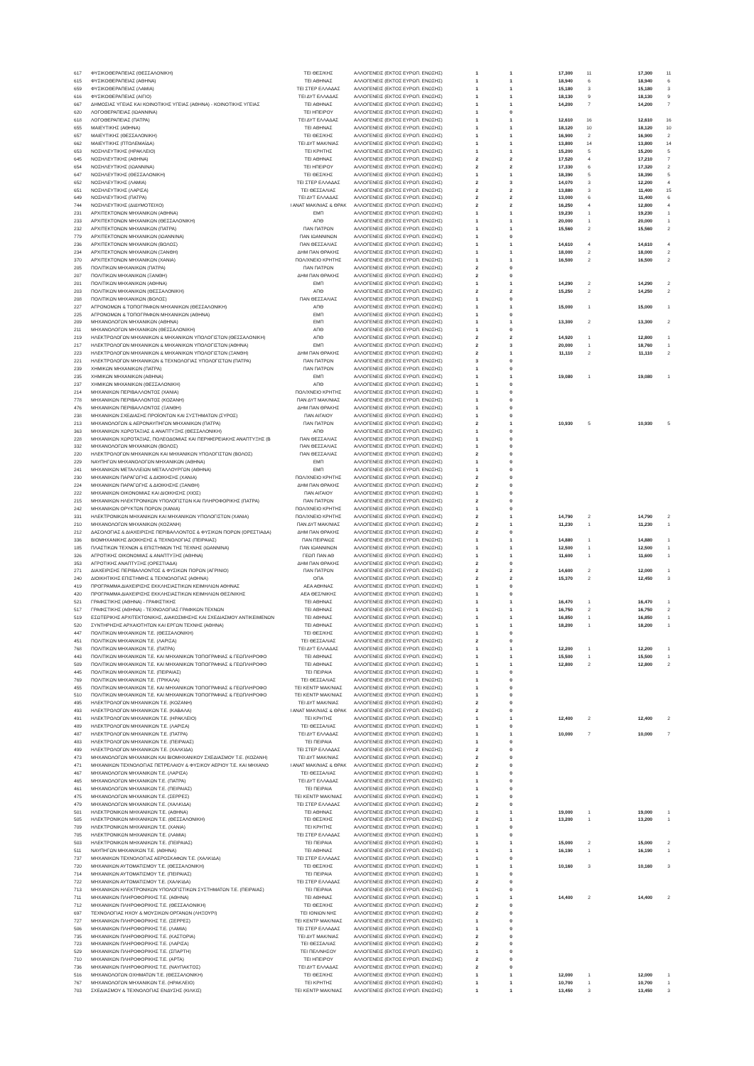| 617 | ΦΥΣΙΚΟΘΕΡΑΠΕΙΑΣ (ΘΕΣΣΑΛΟΝΙΚΗ) | ΤΕΙ ΘΕΣ/ΚΗΣ | ΑΛΛΟΓΕΝΕΙΣ (ΕΚΤΟΣ ΕΥΡΩΠ. ΕΝΩΣΗΣ) | 1 | 1 | 17,300 | 11 | 17,300 | 11 |
| 615 | ΦΥΣΙΚΟΘΕΡΑΠΕΙΑΣ (ΑΘΗΝΑ) | ΤΕΙ ΑΘΗΝΑΣ | ΑΛΛΟΓΕΝΕΙΣ (ΕΚΤΟΣ ΕΥΡΩΠ. ΕΝΩΣΗΣ) | 1 | 1 | 18,940 | 6 | 18,940 | 6 |
| 659 | ΦΥΣΙΚΟΘΕΡΑΠΕΙΑΣ (ΛΑΜΙΑ) | ΤΕΙ ΣΤΕΡ ΕΛΛΑΔΑΣ | ΑΛΛΟΓΕΝΕΙΣ (ΕΚΤΟΣ ΕΥΡΩΠ. ΕΝΩΣΗΣ) | 1 | 1 | 15,180 | 3 | 15,180 | 3 |
| 616 | ΦΥΣΙΚΟΘΕΡΑΠΕΙΑΣ (ΑΙΓΙΟ) | ΤΕΙ ΔΥΤ ΕΛΛΑΔΑΣ | ΑΛΛΟΓΕΝΕΙΣ (ΕΚΤΟΣ ΕΥΡΩΠ. ΕΝΩΣΗΣ) | 1 | 1 | 18,130 | 9 | 18,130 | 9 |
| 667 | ΔΗΜΟΣΙΑΣ ΥΓΕΙΑΣ ΚΑΙ ΚΟΙΝΟΤΙΚΗΣ ΥΓΕΙΑΣ (ΑΘΗΝΑ) - ΚΟΙΝΟΤΙΚΗΣ ΥΓΕΙΑΣ | ΤΕΙ ΑΘΗΝΑΣ | ΑΛΛΟΓΕΝΕΙΣ (ΕΚΤΟΣ ΕΥΡΩΠ. ΕΝΩΣΗΣ) | 1 | 1 | 14,200 | 7 | 14,200 | 7 |
| 620 | ΛΟΓΟΘΕΡΑΠΕΙΑΣ (ΙΩΑΝΝΙΝΑ) | ΤΕΙ ΗΠΕΙΡΟΥ | ΑΛΛΟΓΕΝΕΙΣ (ΕΚΤΟΣ ΕΥΡΩΠ. ΕΝΩΣΗΣ) | 1 | 0 | | | | |
| 618 | ΛΟΓΟΘΕΡΑΠΕΙΑΣ (ΠΑΤΡΑ) | ΤΕΙ ΔΥΤ ΕΛΛΑΔΑΣ | ΑΛΛΟΓΕΝΕΙΣ (ΕΚΤΟΣ ΕΥΡΩΠ. ΕΝΩΣΗΣ) | 1 | 1 | 12,610 | 16 | 12,610 | 16 |
| 655 | ΜΑΙΕΥΤΙΚΗΣ (ΑΘΗΝΑ) | ΤΕΙ ΑΘΗΝΑΣ | ΑΛΛΟΓΕΝΕΙΣ (ΕΚΤΟΣ ΕΥΡΩΠ. ΕΝΩΣΗΣ) | 1 | 1 | 18,120 | 10 | 18,120 | 10 |
| 657 | ΜΑΙΕΥΤΙΚΗΣ (ΘΕΣΣΑΛΟΝΙΚΗ) | ΤΕΙ ΘΕΣ/ΚΗΣ | ΑΛΛΟΓΕΝΕΙΣ (ΕΚΤΟΣ ΕΥΡΩΠ. ΕΝΩΣΗΣ) | 1 | 1 | 16,900 | 2 | 16,900 | 2 |
| 662 | ΜΑΙΕΥΤΙΚΗΣ (ΠΤΟΛΕΜΑΪΔΑ) | ΤΕΙ ΔΥΤ ΜΑΚ/ΝΙΑΣ | ΑΛΛΟΓΕΝΕΙΣ (ΕΚΤΟΣ ΕΥΡΩΠ. ΕΝΩΣΗΣ) | 1 | 1 | 13,800 | 14 | 13,800 | 14 |
| 653 | ΝΟΣΗΛΕΥΤΙΚΗΣ (ΗΡΑΚΛΕΙΟ) | ΤΕΙ ΚΡΗΤΗΣ | ΑΛΛΟΓΕΝΕΙΣ (ΕΚΤΟΣ ΕΥΡΩΠ. ΕΝΩΣΗΣ) | 1 | 1 | 15,200 | 5 | 15,200 | 5 |
| 645 | ΝΟΣΗΛΕΥΤΙΚΗΣ (ΑΘΗΝΑ) | ΤΕΙ ΑΘΗΝΑΣ | ΑΛΛΟΓΕΝΕΙΣ (ΕΚΤΟΣ ΕΥΡΩΠ. ΕΝΩΣΗΣ) | 2 | 2 | 17,520 | 4 | 17,210 | 7 |
| 654 | ΝΟΣΗΛΕΥΤΙΚΗΣ (ΙΩΑΝΝΙΝΑ) | ΤΕΙ ΗΠΕΙΡΟΥ | ΑΛΛΟΓΕΝΕΙΣ (ΕΚΤΟΣ ΕΥΡΩΠ. ΕΝΩΣΗΣ) | 2 | 2 | 17,330 | 6 | 17,320 | 2 |
| 647 | ΝΟΣΗΛΕΥΤΙΚΗΣ (ΘΕΣΣΑΛΟΝΙΚΗ) | ΤΕΙ ΘΕΣ/ΚΗΣ | ΑΛΛΟΓΕΝΕΙΣ (ΕΚΤΟΣ ΕΥΡΩΠ. ΕΝΩΣΗΣ) | 1 | 1 | 18,390 | 5 | 18,390 | 5 |
| 652 | ΝΟΣΗΛΕΥΤΙΚΗΣ (ΛΑΜΙΑ) | ΤΕΙ ΣΤΕΡ ΕΛΛΑΔΑΣ | ΑΛΛΟΓΕΝΕΙΣ (ΕΚΤΟΣ ΕΥΡΩΠ. ΕΝΩΣΗΣ) | 2 | 3 | 14,070 | 3 | 12,200 | 4 |
| 651 | ΝΟΣΗΛΕΥΤΙΚΗΣ (ΛΑΡΙΣΑ) | ΤΕΙ ΘΕΣΣΑΛΙΑΣ | ΑΛΛΟΓΕΝΕΙΣ (ΕΚΤΟΣ ΕΥΡΩΠ. ΕΝΩΣΗΣ) | 2 | 2 | 13,880 | 3 | 11,400 | 15 |
| 649 | ΝΟΣΗΛΕΥΤΙΚΗΣ (ΠΑΤΡΑ) | ΤΕΙ ΔΥΤ ΕΛΛΑΔΑΣ | ΑΛΛΟΓΕΝΕΙΣ (ΕΚΤΟΣ ΕΥΡΩΠ. ΕΝΩΣΗΣ) | 2 | 2 | 13,000 | 6 | 11,400 | 6 |
| 744 | ΝΟΣΗΛΕΥΤΙΚΗΣ (ΔΙΔΥΜΟΤΕΙΧΟ) | Ι ΑΝΑΤ ΜΑΚ/ΝΙΑΣ & ΘΡΑΚ | ΑΛΛΟΓΕΝΕΙΣ (ΕΚΤΟΣ ΕΥΡΩΠ. ΕΝΩΣΗΣ) | 2 | 2 | 16,250 | 4 | 12,800 | 4 |
| 231 | ΑΡΧΙΤΕΚΤΟΝΩΝ ΜΗΧΑΝΙΚΩΝ (ΑΘΗΝΑ) | ΕΜΠ | ΑΛΛΟΓΕΝΕΙΣ (ΕΚΤΟΣ ΕΥΡΩΠ. ΕΝΩΣΗΣ) | 1 | 1 | 19,230 | 1 | 19,230 | 1 |
| 233 | ΑΡΧΙΤΕΚΤΟΝΩΝ ΜΗΧΑΝΙΚΩΝ (ΘΕΣΣΑΛΟΝΙΚΗ) | ΑΠΘ | ΑΛΛΟΓΕΝΕΙΣ (ΕΚΤΟΣ ΕΥΡΩΠ. ΕΝΩΣΗΣ) | 1 | 1 | 20,000 | 1 | 20,000 | 1 |
| 232 | ΑΡΧΙΤΕΚΤΟΝΩΝ ΜΗΧΑΝΙΚΩΝ (ΠΑΤΡΑ) | ΠΑΝ ΠΑΤΡΩΝ | ΑΛΛΟΓΕΝΕΙΣ (ΕΚΤΟΣ ΕΥΡΩΠ. ΕΝΩΣΗΣ) | 1 | 1 | 15,560 | 2 | 15,560 | 2 |
| 779 | ΑΡΧΙΤΕΚΤΟΝΩΝ ΜΗΧΑΝΙΚΩΝ (ΙΩΑΝΝΙΝΑ) | ΠΑΝ ΙΩΑΝΝΙΝΩΝ | ΑΛΛΟΓΕΝΕΙΣ (ΕΚΤΟΣ ΕΥΡΩΠ. ΕΝΩΣΗΣ) | 1 | 0 | | | | |
| 236 | ΑΡΧΙΤΕΚΤΟΝΩΝ ΜΗΧΑΝΙΚΩΝ (ΒΟΛΟΣ) | ΠΑΝ ΘΕΣΣΑΛΙΑΣ | ΑΛΛΟΓΕΝΕΙΣ (ΕΚΤΟΣ ΕΥΡΩΠ. ΕΝΩΣΗΣ) | 1 | 1 | 14,610 | 4 | 14,610 | 4 |
| 234 | ΑΡΧΙΤΕΚΤΟΝΩΝ ΜΗΧΑΝΙΚΩΝ (ΞΑΝΘΗ) | ΔΗΜ ΠΑΝ ΘΡΑΚΗΣ | ΑΛΛΟΓΕΝΕΙΣ (ΕΚΤΟΣ ΕΥΡΩΠ. ΕΝΩΣΗΣ) | 1 | 1 | 18,000 | 2 | 18,000 | 2 |
| 370 | ΑΡΧΙΤΕΚΤΟΝΩΝ ΜΗΧΑΝΙΚΩΝ (ΧΑΝΙΑ) | ΠΟΛ/ΧΝΕΙΟ ΚΡΗΤΗΣ | ΑΛΛΟΓΕΝΕΙΣ (ΕΚΤΟΣ ΕΥΡΩΠ. ΕΝΩΣΗΣ) | 1 | 1 | 16,500 | 2 | 16,500 | 2 |
| 205 | ΠΟΛΙΤΙΚΩΝ ΜΗΧΑΝΙΚΩΝ (ΠΑΤΡΑ) | ΠΑΝ ΠΑΤΡΩΝ | ΑΛΛΟΓΕΝΕΙΣ (ΕΚΤΟΣ ΕΥΡΩΠ. ΕΝΩΣΗΣ) | 2 | 0 | | | | |
| 207 | ΠΟΛΙΤΙΚΩΝ ΜΗΧΑΝΙΚΩΝ (ΞΑΝΘΗ) | ΔΗΜ ΠΑΝ ΘΡΑΚΗΣ | ΑΛΛΟΓΕΝΕΙΣ (ΕΚΤΟΣ ΕΥΡΩΠ. ΕΝΩΣΗΣ) | 2 | 0 | | | | |
| 201 | ΠΟΛΙΤΙΚΩΝ ΜΗΧΑΝΙΚΩΝ (ΑΘΗΝΑ) | ΕΜΠ | ΑΛΛΟΓΕΝΕΙΣ (ΕΚΤΟΣ ΕΥΡΩΠ. ΕΝΩΣΗΣ) | 1 | 1 | 14,290 | 2 | 14,290 | 2 |
| 203 | ΠΟΛΙΤΙΚΩΝ ΜΗΧΑΝΙΚΩΝ (ΘΕΣΣΑΛΟΝΙΚΗ) | ΑΠΘ | ΑΛΛΟΓΕΝΕΙΣ (ΕΚΤΟΣ ΕΥΡΩΠ. ΕΝΩΣΗΣ) | 2 | 2 | 15,250 | 2 | 14,250 | 2 |
| 208 | ΠΟΛΙΤΙΚΩΝ ΜΗΧΑΝΙΚΩΝ (ΒΟΛΟΣ) | ΠΑΝ ΘΕΣΣΑΛΙΑΣ | ΑΛΛΟΓΕΝΕΙΣ (ΕΚΤΟΣ ΕΥΡΩΠ. ΕΝΩΣΗΣ) | 1 | 0 | | | | |
| 227 | ΑΓΡΟΝΟΜΩΝ & ΤΟΠΟΓΡΑΦΩΝ ΜΗΧΑΝΙΚΩΝ (ΘΕΣΣΑΛΟΝΙΚΗ) | ΑΠΘ | ΑΛΛΟΓΕΝΕΙΣ (ΕΚΤΟΣ ΕΥΡΩΠ. ΕΝΩΣΗΣ) | 1 | 1 | 15,000 | 1 | 15,000 | 1 |
| 225 | ΑΓΡΟΝΟΜΩΝ & ΤΟΠΟΓΡΑΦΩΝ ΜΗΧΑΝΙΚΩΝ (ΑΘΗΝΑ) | ΕΜΠ | ΑΛΛΟΓΕΝΕΙΣ (ΕΚΤΟΣ ΕΥΡΩΠ. ΕΝΩΣΗΣ) | 1 | 0 | | | | |
| 209 | ΜΗΧΑΝΟΛΟΓΩΝ ΜΗΧΑΝΙΚΩΝ (ΑΘΗΝΑ) | ΕΜΠ | ΑΛΛΟΓΕΝΕΙΣ (ΕΚΤΟΣ ΕΥΡΩΠ. ΕΝΩΣΗΣ) | 1 | 1 | 13,300 | 2 | 13,300 | 2 |
| 211 | ΜΗΧΑΝΟΛΟΓΩΝ ΜΗΧΑΝΙΚΩΝ (ΘΕΣΣΑΛΟΝΙΚΗ) | ΑΠΘ | ΑΛΛΟΓΕΝΕΙΣ (ΕΚΤΟΣ ΕΥΡΩΠ. ΕΝΩΣΗΣ) | 1 | 0 | | | | |
| 219 | ΗΛΕΚΤΡΟΛΟΓΩΝ ΜΗΧΑΝΙΚΩΝ & ΜΗΧΑΝΙΚΩΝ ΥΠΟΛΟΓΙΣΤΩΝ (ΘΕΣΣΑΛΟΝΙΚΗ) | ΑΠΘ | ΑΛΛΟΓΕΝΕΙΣ (ΕΚΤΟΣ ΕΥΡΩΠ. ΕΝΩΣΗΣ) | 2 | 2 | 14,920 | 1 | 12,800 | 1 |
| 217 | ΗΛΕΚΤΡΟΛΟΓΩΝ ΜΗΧΑΝΙΚΩΝ & ΜΗΧΑΝΙΚΩΝ ΥΠΟΛΟΓΙΣΤΩΝ (ΑΘΗΝΑ) | ΕΜΠ | ΑΛΛΟΓΕΝΕΙΣ (ΕΚΤΟΣ ΕΥΡΩΠ. ΕΝΩΣΗΣ) | 2 | 3 | 20,000 | 1 | 18,760 | 1 |
| 223 | ΗΛΕΚΤΡΟΛΟΓΩΝ ΜΗΧΑΝΙΚΩΝ & ΜΗΧΑΝΙΚΩΝ ΥΠΟΛΟΓΙΣΤΩΝ (ΞΑΝΘΗ) | ΔΗΜ ΠΑΝ ΘΡΑΚΗΣ | ΑΛΛΟΓΕΝΕΙΣ (ΕΚΤΟΣ ΕΥΡΩΠ. ΕΝΩΣΗΣ) | 2 | 1 | 11,110 | 2 | 11,110 | 2 |
| 221 | ΗΛΕΚΤΡΟΛΟΓΩΝ ΜΗΧΑΝΙΚΩΝ & ΤΕΧΝΟΛΟΓΙΑΣ ΥΠΟΛΟΓΙΣΤΩΝ (ΠΑΤΡΑ) | ΠΑΝ ΠΑΤΡΩΝ | ΑΛΛΟΓΕΝΕΙΣ (ΕΚΤΟΣ ΕΥΡΩΠ. ΕΝΩΣΗΣ) | 3 | 0 | | | | |
| 239 | ΧΗΜΙΚΩΝ ΜΗΧΑΝΙΚΩΝ (ΠΑΤΡΑ) | ΠΑΝ ΠΑΤΡΩΝ | ΑΛΛΟΓΕΝΕΙΣ (ΕΚΤΟΣ ΕΥΡΩΠ. ΕΝΩΣΗΣ) | 1 | 0 | | | | |
| 235 | ΧΗΜΙΚΩΝ ΜΗΧΑΝΙΚΩΝ (ΑΘΗΝΑ) | ΕΜΠ | ΑΛΛΟΓΕΝΕΙΣ (ΕΚΤΟΣ ΕΥΡΩΠ. ΕΝΩΣΗΣ) | 1 | 1 | 19,080 | 1 | 19,080 | 1 |
| 237 | ΧΗΜΙΚΩΝ ΜΗΧΑΝΙΚΩΝ (ΘΕΣΣΑΛΟΝΙΚΗ) | ΑΠΘ | ΑΛΛΟΓΕΝΕΙΣ (ΕΚΤΟΣ ΕΥΡΩΠ. ΕΝΩΣΗΣ) | 1 | 0 | | | | |
| 214 | ΜΗΧΑΝΙΚΩΝ ΠΕΡΙΒΑΛΛΟΝΤΟΣ (ΧΑΝΙΑ) | ΠΟΛ/ΧΝΕΙΟ ΚΡΗΤΗΣ | ΑΛΛΟΓΕΝΕΙΣ (ΕΚΤΟΣ ΕΥΡΩΠ. ΕΝΩΣΗΣ) | 1 | 0 | | | | |
| 778 | ΜΗΧΑΝΙΚΩΝ ΠΕΡΙΒΑΛΛΟΝΤΟΣ (ΚΟΖΑΝΗ) | ΠΑΝ ΔΥΤ ΜΑΚ/ΝΙΑΣ | ΑΛΛΟΓΕΝΕΙΣ (ΕΚΤΟΣ ΕΥΡΩΠ. ΕΝΩΣΗΣ) | 1 | 0 | | | | |
| 476 | ΜΗΧΑΝΙΚΩΝ ΠΕΡΙΒΑΛΛΟΝΤΟΣ (ΞΑΝΘΗ) | ΔΗΜ ΠΑΝ ΘΡΑΚΗΣ | ΑΛΛΟΓΕΝΕΙΣ (ΕΚΤΟΣ ΕΥΡΩΠ. ΕΝΩΣΗΣ) | 1 | 0 | | | | |
| 238 | ΜΗΧΑΝΙΚΩΝ ΣΧΕΔΙΑΣΗΣ ΠΡΟΪΟΝΤΩΝ ΚΑΙ ΣΥΣΤΗΜΑΤΩΝ (ΣΥΡΟΣ) | ΠΑΝ ΑΙΓΑΙΟΥ | ΑΛΛΟΓΕΝΕΙΣ (ΕΚΤΟΣ ΕΥΡΩΠ. ΕΝΩΣΗΣ) | 1 | 0 | | | | |
| 213 | ΜΗΧΑΝΟΛΟΓΩΝ & ΑΕΡΟΝΑΥΠΗΓΩΝ ΜΗΧΑΝΙΚΩΝ (ΠΑΤΡΑ) | ΠΑΝ ΠΑΤΡΩΝ | ΑΛΛΟΓΕΝΕΙΣ (ΕΚΤΟΣ ΕΥΡΩΠ. ΕΝΩΣΗΣ) | 2 | 1 | 10,930 | 5 | 10,930 | 5 |
| 363 | ΜΗΧΑΝΙΚΩΝ ΧΩΡΟΤΑΞΙΑΣ & ΑΝΑΠΤΥΞΗΣ (ΘΕΣΣΑΛΟΝΙΚΗ) | ΑΠΘ | ΑΛΛΟΓΕΝΕΙΣ (ΕΚΤΟΣ ΕΥΡΩΠ. ΕΝΩΣΗΣ) | 1 | 0 | | | | |
| 228 | ΜΗΧΑΝΙΚΩΝ ΧΩΡΟΤΑΞΙΑΣ, ΠΟΛΕΟΔΟΜΙΑΣ ΚΑΙ ΠΕΡΙΦΕΡΕΙΑΚΗΣ ΑΝΑΠΤΥΞΗΣ (Β | ΠΑΝ ΘΕΣΣΑΛΙΑΣ | ΑΛΛΟΓΕΝΕΙΣ (ΕΚΤΟΣ ΕΥΡΩΠ. ΕΝΩΣΗΣ) | 1 | 0 | | | | |
| 332 | ΜΗΧΑΝΟΛΟΓΩΝ ΜΗΧΑΝΙΚΩΝ (ΒΟΛΟΣ) | ΠΑΝ ΘΕΣΣΑΛΙΑΣ | ΑΛΛΟΓΕΝΕΙΣ (ΕΚΤΟΣ ΕΥΡΩΠ. ΕΝΩΣΗΣ) | 1 | 0 | | | | |
| 220 | ΗΛΕΚΤΡΟΛΟΓΩΝ ΜΗΧΑΝΙΚΩΝ ΚΑΙ ΜΗΧΑΝΙΚΩΝ ΥΠΟΛΟΓΙΣΤΩΝ (ΒΟΛΟΣ) | ΠΑΝ ΘΕΣΣΑΛΙΑΣ | ΑΛΛΟΓΕΝΕΙΣ (ΕΚΤΟΣ ΕΥΡΩΠ. ΕΝΩΣΗΣ) | 2 | 0 | | | | |
| 229 | ΝΑΥΠΗΓΩΝ ΜΗΧΑΝΟΛΟΓΩΝ ΜΗΧΑΝΙΚΩΝ (ΑΘΗΝΑ) | ΕΜΠ | ΑΛΛΟΓΕΝΕΙΣ (ΕΚΤΟΣ ΕΥΡΩΠ. ΕΝΩΣΗΣ) | 1 | 0 | | | | |
| 241 | ΜΗΧΑΝΙΚΩΝ ΜΕΤΑΛΛΕΙΩΝ ΜΕΤΑΛΛΟΥΡΓΩΝ (ΑΘΗΝΑ) | ΕΜΠ | ΑΛΛΟΓΕΝΕΙΣ (ΕΚΤΟΣ ΕΥΡΩΠ. ΕΝΩΣΗΣ) | 1 | 0 | | | | |
| 230 | ΜΗΧΑΝΙΚΩΝ ΠΑΡΑΓΩΓΗΣ & ΔΙΟΙΚΗΣΗΣ (ΧΑΝΙΑ) | ΠΟΛ/ΧΝΕΙΟ ΚΡΗΤΗΣ | ΑΛΛΟΓΕΝΕΙΣ (ΕΚΤΟΣ ΕΥΡΩΠ. ΕΝΩΣΗΣ) | 2 | 0 | | | | |
| 224 | ΜΗΧΑΝΙΚΩΝ ΠΑΡΑΓΩΓΗΣ & ΔΙΟΙΚΗΣΗΣ (ΞΑΝΘΗ) | ΔΗΜ ΠΑΝ ΘΡΑΚΗΣ | ΑΛΛΟΓΕΝΕΙΣ (ΕΚΤΟΣ ΕΥΡΩΠ. ΕΝΩΣΗΣ) | 2 | 0 | | | | |
| 222 | ΜΗΧΑΝΙΚΩΝ ΟΙΚΟΝΟΜΙΑΣ ΚΑΙ ΔΙΟΙΚΗΣΗΣ (ΧΙΟΣ) | ΠΑΝ ΑΙΓΑΙΟΥ | ΑΛΛΟΓΕΝΕΙΣ (ΕΚΤΟΣ ΕΥΡΩΠ. ΕΝΩΣΗΣ) | 1 | 0 | | | | |
| 215 | ΜΗΧΑΝΙΚΩΝ ΗΛΕΚΤΡΟΝΙΚΩΝ ΥΠΟΛΟΓΙΣΤΩΝ ΚΑΙ ΠΛΗΡΟΦΟΡΙΚΗΣ (ΠΑΤΡΑ) | ΠΑΝ ΠΑΤΡΩΝ | ΑΛΛΟΓΕΝΕΙΣ (ΕΚΤΟΣ ΕΥΡΩΠ. ΕΝΩΣΗΣ) | 2 | 0 | | | | |
| 242 | ΜΗΧΑΝΙΚΩΝ ΟΡΥΚΤΩΝ ΠΟΡΩΝ (ΧΑΝΙΑ) | ΠΟΛ/ΧΝΕΙΟ ΚΡΗΤΗΣ | ΑΛΛΟΓΕΝΕΙΣ (ΕΚΤΟΣ ΕΥΡΩΠ. ΕΝΩΣΗΣ) | 1 | 0 | | | | |
| 331 | ΗΛΕΚΤΡΟΝΙΚΩΝ ΜΗΧΑΝΙΚΩΝ ΚΑΙ ΜΗΧΑΝΙΚΩΝ ΥΠΟΛΟΓΙΣΤΩΝ (ΧΑΝΙΑ) | ΠΟΛ/ΧΝΕΙΟ ΚΡΗΤΗΣ | ΑΛΛΟΓΕΝΕΙΣ (ΕΚΤΟΣ ΕΥΡΩΠ. ΕΝΩΣΗΣ) | 2 | 1 | 14,790 | 2 | 14,790 | 2 |
| 210 | ΜΗΧΑΝΟΛΟΓΩΝ ΜΗΧΑΝΙΚΩΝ (ΚΟΖΑΝΗ) | ΠΑΝ ΔΥΤ ΜΑΚ/ΝΙΑΣ | ΑΛΛΟΓΕΝΕΙΣ (ΕΚΤΟΣ ΕΥΡΩΠ. ΕΝΩΣΗΣ) | 2 | 1 | 11,230 | 1 | 11,230 | 1 |
| 212 | ΔΑΣΟΛΟΓΙΑΣ & ΔΙΑΧΕΙΡΙΣΗΣ ΠΕΡΙΒΑΛΛΟΝΤΟΣ & ΦΥΣΙΚΩΝ ΠΟΡΩΝ (ΟΡΕΣΤΙΑΔΑ) | ΔΗΜ ΠΑΝ ΘΡΑΚΗΣ | ΑΛΛΟΓΕΝΕΙΣ (ΕΚΤΟΣ ΕΥΡΩΠ. ΕΝΩΣΗΣ) | 2 | 0 | | | | |
| 336 | ΒΙΟΜΗΧΑΝΙΚΗΣ ΔΙΟΙΚΗΣΗΣ & ΤΕΧΝΟΛΟΓΙΑΣ (ΠΕΙΡΑΙΑΣ) | ΠΑΝ ΠΕΙΡΑΙΩΣ | ΑΛΛΟΓΕΝΕΙΣ (ΕΚΤΟΣ ΕΥΡΩΠ. ΕΝΩΣΗΣ) | 1 | 1 | 14,880 | 1 | 14,880 | 1 |
| 185 | ΠΛΑΣΤΙΚΩΝ ΤΕΧΝΩΝ & ΕΠΙΣΤΗΜΩΝ ΤΗΣ ΤΕΧΝΗΣ (ΙΩΑΝΝΙΝΑ) | ΠΑΝ ΙΩΑΝΝΙΝΩΝ | ΑΛΛΟΓΕΝΕΙΣ (ΕΚΤΟΣ ΕΥΡΩΠ. ΕΝΩΣΗΣ) | 1 | 1 | 12,500 | 1 | 12,500 | 1 |
| 326 | ΑΓΡΟΤΙΚΗΣ ΟΙΚΟΝΟΜΙΑΣ & ΑΝΑΠΤΥΞΗΣ (ΑΘΗΝΑ) | ΓΕΩΠ ΠΑΝ ΑΘ | ΑΛΛΟΓΕΝΕΙΣ (ΕΚΤΟΣ ΕΥΡΩΠ. ΕΝΩΣΗΣ) | 1 | 1 | 11,600 | 1 | 11,600 | 1 |
| 353 | ΑΓΡΟΤΙΚΗΣ ΑΝΑΠΤΥΞΗΣ (ΟΡΕΣΤΙΑΔΑ) | ΔΗΜ ΠΑΝ ΘΡΑΚΗΣ | ΑΛΛΟΓΕΝΕΙΣ (ΕΚΤΟΣ ΕΥΡΩΠ. ΕΝΩΣΗΣ) | 2 | 0 | | | | |
| 271 | ΔΙΑΧΕΙΡΙΣΗΣ ΠΕΡΙΒΑΛΛΟΝΤΟΣ & ΦΥΣΙΚΩΝ ΠΟΡΩΝ (ΑΓΡΙΝΙΟ) | ΠΑΝ ΠΑΤΡΩΝ | ΑΛΛΟΓΕΝΕΙΣ (ΕΚΤΟΣ ΕΥΡΩΠ. ΕΝΩΣΗΣ) | 2 | 2 | 14,600 | 2 | 12,000 | 1 |
| 240 | ΔΙΟΙΚΗΤΙΚΗΣ ΕΠΙΣΤΗΜΗΣ & ΤΕΧΝΟΛΟΓΙΑΣ (ΑΘΗΝΑ) | ΟΠΑ | ΑΛΛΟΓΕΝΕΙΣ (ΕΚΤΟΣ ΕΥΡΩΠ. ΕΝΩΣΗΣ) | 2 | 2 | 15,370 | 2 | 12,450 | 3 |
| 419 | ΠΡΟΓΡΑΜΜΑ ΔΙΑΧΕΙΡΙΣΗΣ ΕΚΚΛΗΣΙΑΣΤΙΚΩΝ ΚΕΙΜΗΛΙΩΝ ΑΘΗΝΑΣ | ΑΕΑ ΑΘΗΝΑΣ | ΑΛΛΟΓΕΝΕΙΣ (ΕΚΤΟΣ ΕΥΡΩΠ. ΕΝΩΣΗΣ) | 1 | 0 | | | | |
| 420 | ΠΡΟΓΡΑΜΜΑ ΔΙΑΧΕΙΡΙΣΗΣ ΕΚΚΛΗΣΙΑΣΤΙΚΩΝ ΚΕΙΜΗΛΙΩΝ ΘΕΣ/ΝΙΚΗΣ | ΑΕΑ ΘΕΣ/ΝΙΚΗΣ | ΑΛΛΟΓΕΝΕΙΣ (ΕΚΤΟΣ ΕΥΡΩΠ. ΕΝΩΣΗΣ) | 1 | 0 | | | | |
| 521 | ΓΡΑΦΙΣΤΙΚΗΣ (ΑΘΗΝΑ) - ΓΡΑΦΙΣΤΙΚΗΣ | ΤΕΙ ΑΘΗΝΑΣ | ΑΛΛΟΓΕΝΕΙΣ (ΕΚΤΟΣ ΕΥΡΩΠ. ΕΝΩΣΗΣ) | 1 | 1 | 16,470 | 1 | 16,470 | 1 |
| 517 | ΓΡΑΦΙΣΤΙΚΗΣ (ΑΘΗΝΑ) - ΤΕΧΝΟΛΟΓΙΑΣ ΓΡΑΦΙΚΩΝ ΤΕΧΝΩΝ | ΤΕΙ ΑΘΗΝΑΣ | ΑΛΛΟΓΕΝΕΙΣ (ΕΚΤΟΣ ΕΥΡΩΠ. ΕΝΩΣΗΣ) | 1 | 1 | 16,750 | 2 | 16,750 | 2 |
| 519 | ΕΣΩΤΕΡΙΚΗΣ ΑΡΧΙΤΕΚΤΟΝΙΚΗΣ, ΔΙΑΚΟΣΜΗΣΗΣ ΚΑΙ ΣΧΕΔΙΑΣΜΟΥ ΑΝΤΙΚΕΙΜΕΝΩΝ | ΤΕΙ ΑΘΗΝΑΣ | ΑΛΛΟΓΕΝΕΙΣ (ΕΚΤΟΣ ΕΥΡΩΠ. ΕΝΩΣΗΣ) | 1 | 1 | 16,850 | 1 | 16,850 | 1 |
| 520 | ΣΥΝΤΗΡΗΣΗΣ ΑΡΧΑΙΟΤΗΤΩΝ ΚΑΙ ΕΡΓΩΝ ΤΕΧΝΗΣ (ΑΘΗΝΑ) | ΤΕΙ ΑΘΗΝΑΣ | ΑΛΛΟΓΕΝΕΙΣ (ΕΚΤΟΣ ΕΥΡΩΠ. ΕΝΩΣΗΣ) | 1 | 1 | 18,200 | 1 | 18,200 | 1 |
| 447 | ΠΟΛΙΤΙΚΩΝ ΜΗΧΑΝΙΚΩΝ Τ.Ε. (ΘΕΣΣΑΛΟΝΙΚΗ) | ΤΕΙ ΘΕΣ/ΚΗΣ | ΑΛΛΟΓΕΝΕΙΣ (ΕΚΤΟΣ ΕΥΡΩΠ. ΕΝΩΣΗΣ) | 1 | 0 | | | | |
| 451 | ΠΟΛΙΤΙΚΩΝ ΜΗΧΑΝΙΚΩΝ Τ.Ε. (ΛΑΡΙΣΑ) | ΤΕΙ ΘΕΣΣΑΛΙΑΣ | ΑΛΛΟΓΕΝΕΙΣ (ΕΚΤΟΣ ΕΥΡΩΠ. ΕΝΩΣΗΣ) | 2 | 0 | | | | |
| 768 | ΠΟΛΙΤΙΚΩΝ ΜΗΧΑΝΙΚΩΝ Τ.Ε. (ΠΑΤΡΑ) | ΤΕΙ ΔΥΤ ΕΛΛΑΔΑΣ | ΑΛΛΟΓΕΝΕΙΣ (ΕΚΤΟΣ ΕΥΡΩΠ. ΕΝΩΣΗΣ) | 1 | 1 | 12,200 | 1 | 12,200 | 1 |
| 443 | ΠΟΛΙΤΙΚΩΝ ΜΗΧΑΝΙΚΩΝ Τ.Ε. ΚΑΙ ΜΗΧΑΝΙΚΩΝ ΤΟΠΟΓΡΑΦΙΑΣ & ΓΕΩΠΛΗΡΟΦΟ | ΤΕΙ ΑΘΗΝΑΣ | ΑΛΛΟΓΕΝΕΙΣ (ΕΚΤΟΣ ΕΥΡΩΠ. ΕΝΩΣΗΣ) | 1 | 1 | 15,500 | 1 | 15,500 | 1 |
| 509 | ΠΟΛΙΤΙΚΩΝ ΜΗΧΑΝΙΚΩΝ Τ.Ε. ΚΑΙ ΜΗΧΑΝΙΚΩΝ ΤΟΠΟΓΡΑΦΙΑΣ & ΓΕΩΠΛΗΡΟΦΟ | ΤΕΙ ΑΘΗΝΑΣ | ΑΛΛΟΓΕΝΕΙΣ (ΕΚΤΟΣ ΕΥΡΩΠ. ΕΝΩΣΗΣ) | 1 | 1 | 12,800 | 2 | 12,800 | 2 |
| 445 | ΠΟΛΙΤΙΚΩΝ ΜΗΧΑΝΙΚΩΝ Τ.Ε. (ΠΕΙΡΑΙΑΣ) | ΤΕΙ ΠΕΙΡΑΙΑ | ΑΛΛΟΓΕΝΕΙΣ (ΕΚΤΟΣ ΕΥΡΩΠ. ΕΝΩΣΗΣ) | 1 | 0 | | | | |
| 769 | ΠΟΛΙΤΙΚΩΝ ΜΗΧΑΝΙΚΩΝ Τ.Ε. (ΤΡΙΚΑΛΑ) | ΤΕΙ ΘΕΣΣΑΛΙΑΣ | ΑΛΛΟΓΕΝΕΙΣ (ΕΚΤΟΣ ΕΥΡΩΠ. ΕΝΩΣΗΣ) | 1 | 0 | | | | |
| 455 | ΠΟΛΙΤΙΚΩΝ ΜΗΧΑΝΙΚΩΝ Τ.Ε. ΚΑΙ ΜΗΧΑΝΙΚΩΝ ΤΟΠΟΓΡΑΦΙΑΣ & ΓΕΩΠΛΗΡΟΦΟ | ΤΕΙ ΚΕΝΤΡ ΜΑΚ/ΝΙΑΣ | ΑΛΛΟΓΕΝΕΙΣ (ΕΚΤΟΣ ΕΥΡΩΠ. ΕΝΩΣΗΣ) | 1 | 0 | | | | |
| 510 | ΠΟΛΙΤΙΚΩΝ ΜΗΧΑΝΙΚΩΝ Τ.Ε. ΚΑΙ ΜΗΧΑΝΙΚΩΝ ΤΟΠΟΓΡΑΦΙΑΣ & ΓΕΩΠΛΗΡΟΦΟ | ΤΕΙ ΚΕΝΤΡ ΜΑΚ/ΝΙΑΣ | ΑΛΛΟΓΕΝΕΙΣ (ΕΚΤΟΣ ΕΥΡΩΠ. ΕΝΩΣΗΣ) | 1 | 0 | | | | |
| 495 | ΗΛΕΚΤΡΟΛΟΓΩΝ ΜΗΧΑΝΙΚΩΝ Τ.Ε. (ΚΟΖΑΝΗ) | ΤΕΙ ΔΥΤ ΜΑΚ/ΝΙΑΣ | ΑΛΛΟΓΕΝΕΙΣ (ΕΚΤΟΣ ΕΥΡΩΠ. ΕΝΩΣΗΣ) | 2 | 0 | | | | |
| 493 | ΗΛΕΚΤΡΟΛΟΓΩΝ ΜΗΧΑΝΙΚΩΝ Τ.Ε. (ΚΑΒΑΛΑ) | Ι ΑΝΑΤ ΜΑΚ/ΝΙΑΣ & ΘΡΑΚ | ΑΛΛΟΓΕΝΕΙΣ (ΕΚΤΟΣ ΕΥΡΩΠ. ΕΝΩΣΗΣ) | 2 | 0 | | | | |
| 491 | ΗΛΕΚΤΡΟΛΟΓΩΝ ΜΗΧΑΝΙΚΩΝ Τ.Ε. (ΗΡΑΚΛΕΙΟ) | ΤΕΙ ΚΡΗΤΗΣ | ΑΛΛΟΓΕΝΕΙΣ (ΕΚΤΟΣ ΕΥΡΩΠ. ΕΝΩΣΗΣ) | 1 | 1 | 12,400 | 2 | 12,400 | 2 |
| 489 | ΗΛΕΚΤΡΟΛΟΓΩΝ ΜΗΧΑΝΙΚΩΝ Τ.Ε. (ΛΑΡΙΣΑ) | ΤΕΙ ΘΕΣΣΑΛΙΑΣ | ΑΛΛΟΓΕΝΕΙΣ (ΕΚΤΟΣ ΕΥΡΩΠ. ΕΝΩΣΗΣ) | 1 | 0 | | | | |
| 487 | ΗΛΕΚΤΡΟΛΟΓΩΝ ΜΗΧΑΝΙΚΩΝ Τ.Ε. (ΠΑΤΡΑ) | ΤΕΙ ΔΥΤ ΕΛΛΑΔΑΣ | ΑΛΛΟΓΕΝΕΙΣ (ΕΚΤΟΣ ΕΥΡΩΠ. ΕΝΩΣΗΣ) | 1 | 1 | 10,000 | 7 | 10,000 | 7 |
| 483 | ΗΛΕΚΤΡΟΛΟΓΩΝ ΜΗΧΑΝΙΚΩΝ Τ.Ε. (ΠΕΙΡΑΙΑΣ) | ΤΕΙ ΠΕΙΡΑΙΑ | ΑΛΛΟΓΕΝΕΙΣ (ΕΚΤΟΣ ΕΥΡΩΠ. ΕΝΩΣΗΣ) | 1 | 0 | | | | |
| 499 | ΗΛΕΚΤΡΟΛΟΓΩΝ ΜΗΧΑΝΙΚΩΝ Τ.Ε. (ΧΑΛΚΙΔΑ) | ΤΕΙ ΣΤΕΡ ΕΛΛΑΔΑΣ | ΑΛΛΟΓΕΝΕΙΣ (ΕΚΤΟΣ ΕΥΡΩΠ. ΕΝΩΣΗΣ) | 2 | 0 | | | | |
| 473 | ΜΗΧΑΝΟΛΟΓΩΝ ΜΗΧΑΝΙΚΩΝ ΚΑΙ ΒΙΟΜΗΧΑΝΙΚΟΥ ΣΧΕΔΙΑΣΜΟΥ Τ.Ε. (ΚΟΖΑΝΗ) | ΤΕΙ ΔΥΤ ΜΑΚ/ΝΙΑΣ | ΑΛΛΟΓΕΝΕΙΣ (ΕΚΤΟΣ ΕΥΡΩΠ. ΕΝΩΣΗΣ) | 2 | 0 | | | | |
| 471 | ΜΗΧΑΝΙΚΩΝ ΤΕΧΝΟΛΟΓΙΑΣ ΠΕΤΡΕΛΑΙΟΥ & ΦΥΣΙΚΟΥ ΑΕΡΙΟΥ Τ.Ε. ΚΑΙ ΜΗΧΑΝΟ | Ι ΑΝΑΤ ΜΑΚ/ΝΙΑΣ & ΘΡΑΚ | ΑΛΛΟΓΕΝΕΙΣ (ΕΚΤΟΣ ΕΥΡΩΠ. ΕΝΩΣΗΣ) | 2 | 0 | | | | |
| 467 | ΜΗΧΑΝΟΛΟΓΩΝ ΜΗΧΑΝΙΚΩΝ Τ.Ε. (ΛΑΡΙΣΑ) | ΤΕΙ ΘΕΣΣΑΛΙΑΣ | ΑΛΛΟΓΕΝΕΙΣ (ΕΚΤΟΣ ΕΥΡΩΠ. ΕΝΩΣΗΣ) | 1 | 0 | | | | |
| 465 | ΜΗΧΑΝΟΛΟΓΩΝ ΜΗΧΑΝΙΚΩΝ Τ.Ε. (ΠΑΤΡΑ) | ΤΕΙ ΔΥΤ ΕΛΛΑΔΑΣ | ΑΛΛΟΓΕΝΕΙΣ (ΕΚΤΟΣ ΕΥΡΩΠ. ΕΝΩΣΗΣ) | 1 | 0 | | | | |
| 461 | ΜΗΧΑΝΟΛΟΓΩΝ ΜΗΧΑΝΙΚΩΝ Τ.Ε. (ΠΕΙΡΑΙΑΣ) | ΤΕΙ ΠΕΙΡΑΙΑ | ΑΛΛΟΓΕΝΕΙΣ (ΕΚΤΟΣ ΕΥΡΩΠ. ΕΝΩΣΗΣ) | 1 | 0 | | | | |
| 475 | ΜΗΧΑΝΟΛΟΓΩΝ ΜΗΧΑΝΙΚΩΝ Τ.Ε. (ΣΕΡΡΕΣ) | ΤΕΙ ΚΕΝΤΡ ΜΑΚ/ΝΙΑΣ | ΑΛΛΟΓΕΝΕΙΣ (ΕΚΤΟΣ ΕΥΡΩΠ. ΕΝΩΣΗΣ) | 1 | 0 | | | | |
| 479 | ΜΗΧΑΝΟΛΟΓΩΝ ΜΗΧΑΝΙΚΩΝ Τ.Ε. (ΧΑΛΚΙΔΑ) | ΤΕΙ ΣΤΕΡ ΕΛΛΑΔΑΣ | ΑΛΛΟΓΕΝΕΙΣ (ΕΚΤΟΣ ΕΥΡΩΠ. ΕΝΩΣΗΣ) | 2 | 0 | | | | |
| 501 | ΗΛΕΚΤΡΟΝΙΚΩΝ ΜΗΧΑΝΙΚΩΝ Τ.Ε. (ΑΘΗΝΑ) | ΤΕΙ ΑΘΗΝΑΣ | ΑΛΛΟΓΕΝΕΙΣ (ΕΚΤΟΣ ΕΥΡΩΠ. ΕΝΩΣΗΣ) | 1 | 1 | 19,000 | 1 | 19,000 | 1 |
| 505 | ΗΛΕΚΤΡΟΝΙΚΩΝ ΜΗΧΑΝΙΚΩΝ Τ.Ε. (ΘΕΣΣΑΛΟΝΙΚΗ) | ΤΕΙ ΘΕΣ/ΚΗΣ | ΑΛΛΟΓΕΝΕΙΣ (ΕΚΤΟΣ ΕΥΡΩΠ. ΕΝΩΣΗΣ) | 2 | 1 | 13,200 | 1 | 13,200 | 1 |
| 709 | ΗΛΕΚΤΡΟΝΙΚΩΝ ΜΗΧΑΝΙΚΩΝ Τ.Ε. (ΧΑΝΙΑ) | ΤΕΙ ΚΡΗΤΗΣ | ΑΛΛΟΓΕΝΕΙΣ (ΕΚΤΟΣ ΕΥΡΩΠ. ΕΝΩΣΗΣ) | 1 | 0 | | | | |
| 705 | ΗΛΕΚΤΡΟΝΙΚΩΝ ΜΗΧΑΝΙΚΩΝ Τ.Ε. (ΛΑΜΙΑ) | ΤΕΙ ΣΤΕΡ ΕΛΛΑΔΑΣ | ΑΛΛΟΓΕΝΕΙΣ (ΕΚΤΟΣ ΕΥΡΩΠ. ΕΝΩΣΗΣ) | 1 | 0 | | | | |
| 503 | ΗΛΕΚΤΡΟΝΙΚΩΝ ΜΗΧΑΝΙΚΩΝ Τ.Ε. (ΠΕΙΡΑΙΑΣ) | ΤΕΙ ΠΕΙΡΑΙΑ | ΑΛΛΟΓΕΝΕΙΣ (ΕΚΤΟΣ ΕΥΡΩΠ. ΕΝΩΣΗΣ) | 1 | 1 | 15,000 | 2 | 15,000 | 2 |
| 511 | ΝΑΥΠΗΓΩΝ ΜΗΧΑΝΙΚΩΝ Τ.Ε. (ΑΘΗΝΑ) | ΤΕΙ ΑΘΗΝΑΣ | ΑΛΛΟΓΕΝΕΙΣ (ΕΚΤΟΣ ΕΥΡΩΠ. ΕΝΩΣΗΣ) | 1 | 1 | 16,190 | 1 | 16,190 | 1 |
| 737 | ΜΗΧΑΝΙΚΩΝ ΤΕΧΝΟΛΟΓΙΑΣ ΑΕΡΟΣΚΑΦΩΝ Τ.Ε. (ΧΑΛΚΙΔΑ) | ΤΕΙ ΣΤΕΡ ΕΛΛΑΔΑΣ | ΑΛΛΟΓΕΝΕΙΣ (ΕΚΤΟΣ ΕΥΡΩΠ. ΕΝΩΣΗΣ) | 1 | 0 | | | | |
| 720 | ΜΗΧΑΝΙΚΩΝ ΑΥΤΟΜΑΤΙΣΜΟΥ Τ.Ε. (ΘΕΣΣΑΛΟΝΙΚΗ) | ΤΕΙ ΘΕΣ/ΚΗΣ | ΑΛΛΟΓΕΝΕΙΣ (ΕΚΤΟΣ ΕΥΡΩΠ. ΕΝΩΣΗΣ) | 1 | 1 | 10,160 | 3 | 10,160 | 3 |
| 714 | ΜΗΧΑΝΙΚΩΝ ΑΥΤΟΜΑΤΙΣΜΟΥ Τ.Ε. (ΠΕΙΡΑΙΑΣ) | ΤΕΙ ΠΕΙΡΑΙΑ | ΑΛΛΟΓΕΝΕΙΣ (ΕΚΤΟΣ ΕΥΡΩΠ. ΕΝΩΣΗΣ) | 1 | 0 | | | | |
| 722 | ΜΗΧΑΝΙΚΩΝ ΑΥΤΟΜΑΤΙΣΜΟΥ Τ.Ε. (ΧΑΛΚΙΔΑ) | ΤΕΙ ΣΤΕΡ ΕΛΛΑΔΑΣ | ΑΛΛΟΓΕΝΕΙΣ (ΕΚΤΟΣ ΕΥΡΩΠ. ΕΝΩΣΗΣ) | 2 | 0 | | | | |
| 713 | ΜΗΧΑΝΙΚΩΝ ΗΛΕΚΤΡΟΝΙΚΩΝ ΥΠΟΛΟΓΙΣΤΙΚΩΝ ΣΥΣΤΗΜΑΤΩΝ Τ.Ε. (ΠΕΙΡΑΙΑΣ) | ΤΕΙ ΠΕΙΡΑΙΑ | ΑΛΛΟΓΕΝΕΙΣ (ΕΚΤΟΣ ΕΥΡΩΠ. ΕΝΩΣΗΣ) | 1 | 0 | | | | |
| 711 | ΜΗΧΑΝΙΚΩΝ ΠΛΗΡΟΦΟΡΙΚΗΣ Τ.Ε. (ΑΘΗΝΑ) | ΤΕΙ ΑΘΗΝΑΣ | ΑΛΛΟΓΕΝΕΙΣ (ΕΚΤΟΣ ΕΥΡΩΠ. ΕΝΩΣΗΣ) | 1 | 1 | 14,400 | 2 | 14,400 | 2 |
| 712 | ΜΗΧΑΝΙΚΩΝ ΠΛΗΡΟΦΟΡΙΚΗΣ Τ.Ε. (ΘΕΣΣΑΛΟΝΙΚΗ) | ΤΕΙ ΘΕΣ/ΚΗΣ | ΑΛΛΟΓΕΝΕΙΣ (ΕΚΤΟΣ ΕΥΡΩΠ. ΕΝΩΣΗΣ) | 2 | 0 | | | | |
| 697 | ΤΕΧΝΟΛΟΓΙΑΣ ΗΧΟΥ & ΜΟΥΣΙΚΩΝ ΟΡΓΑΝΩΝ (ΛΗΞΟΥΡΙ) | ΤΕΙ ΙΟΝΙΩΝ ΝΗΣ | ΑΛΛΟΓΕΝΕΙΣ (ΕΚΤΟΣ ΕΥΡΩΠ. ΕΝΩΣΗΣ) | 2 | 0 | | | | |
| 727 | ΜΗΧΑΝΙΚΩΝ ΠΛΗΡΟΦΟΡΙΚΗΣ Τ.Ε. (ΣΕΡΡΕΣ) | ΤΕΙ ΚΕΝΤΡ ΜΑΚ/ΝΙΑΣ | ΑΛΛΟΓΕΝΕΙΣ (ΕΚΤΟΣ ΕΥΡΩΠ. ΕΝΩΣΗΣ) | 1 | 0 | | | | |
| 506 | ΜΗΧΑΝΙΚΩΝ ΠΛΗΡΟΦΟΡΙΚΗΣ Τ.Ε. (ΛΑΜΙΑ) | ΤΕΙ ΣΤΕΡ ΕΛΛΑΔΑΣ | ΑΛΛΟΓΕΝΕΙΣ (ΕΚΤΟΣ ΕΥΡΩΠ. ΕΝΩΣΗΣ) | 1 | 0 | | | | |
| 735 | ΜΗΧΑΝΙΚΩΝ ΠΛΗΡΟΦΟΡΙΚΗΣ Τ.Ε. (ΚΑΣΤΟΡΙΑ) | ΤΕΙ ΔΥΤ ΜΑΚ/ΝΙΑΣ | ΑΛΛΟΓΕΝΕΙΣ (ΕΚΤΟΣ ΕΥΡΩΠ. ΕΝΩΣΗΣ) | 2 | 0 | | | | |
| 723 | ΜΗΧΑΝΙΚΩΝ ΠΛΗΡΟΦΟΡΙΚΗΣ Τ.Ε. (ΛΑΡΙΣΑ) | ΤΕΙ ΘΕΣΣΑΛΙΑΣ | ΑΛΛΟΓΕΝΕΙΣ (ΕΚΤΟΣ ΕΥΡΩΠ. ΕΝΩΣΗΣ) | 2 | 0 | | | | |
| 529 | ΜΗΧΑΝΙΚΩΝ ΠΛΗΡΟΦΟΡΙΚΗΣ Τ.Ε. (ΣΠΑΡΤΗ) | ΤΕΙ ΠΕΛ/ΝΗΣΟΥ | ΑΛΛΟΓΕΝΕΙΣ (ΕΚΤΟΣ ΕΥΡΩΠ. ΕΝΩΣΗΣ) | 1 | 0 | | | | |
| 710 | ΜΗΧΑΝΙΚΩΝ ΠΛΗΡΟΦΟΡΙΚΗΣ Τ.Ε. (ΑΡΤΑ) | ΤΕΙ ΗΠΕΙΡΟΥ | ΑΛΛΟΓΕΝΕΙΣ (ΕΚΤΟΣ ΕΥΡΩΠ. ΕΝΩΣΗΣ) | 2 | 0 | | | | |
| 736 | ΜΗΧΑΝΙΚΩΝ ΠΛΗΡΟΦΟΡΙΚΗΣ Τ.Ε. (ΝΑΥΠΑΚΤΟΣ) | ΤΕΙ ΔΥΤ ΕΛΛΑΔΑΣ | ΑΛΛΟΓΕΝΕΙΣ (ΕΚΤΟΣ ΕΥΡΩΠ. ΕΝΩΣΗΣ) | 2 | 0 | | | | |
| 516 | ΜΗΧΑΝΟΛΟΓΩΝ ΟΧΗΜΑΤΩΝ Τ.Ε. (ΘΕΣΣΑΛΟΝΙΚΗ) | ΤΕΙ ΘΕΣ/ΚΗΣ | ΑΛΛΟΓΕΝΕΙΣ (ΕΚΤΟΣ ΕΥΡΩΠ. ΕΝΩΣΗΣ) | 1 | 1 | 12,000 | 1 | 12,000 | 1 |
| 767 | ΜΗΧΑΝΟΛΟΓΩΝ ΜΗΧΑΝΙΚΩΝ Τ.Ε. (ΗΡΑΚΛΕΙΟ) | ΤΕΙ ΚΡΗΤΗΣ | ΑΛΛΟΓΕΝΕΙΣ (ΕΚΤΟΣ ΕΥΡΩΠ. ΕΝΩΣΗΣ) | 1 | 1 | 10,700 | 1 | 10,700 | 1 |
| 703 | ΣΧΕΔΙΑΣΜΟΥ & ΤΕΧΝΟΛΟΓΙΑΣ ΕΝΔΥΣΗΣ (ΚΙΛΚΙΣ) | ΤΕΙ ΚΕΝΤΡ ΜΑΚ/ΝΙΑΣ | ΑΛΛΟΓΕΝΕΙΣ (ΕΚΤΟΣ ΕΥΡΩΠ. ΕΝΩΣΗΣ) | 1 | 1 | 13,450 | 3 | 13,450 | 3 |